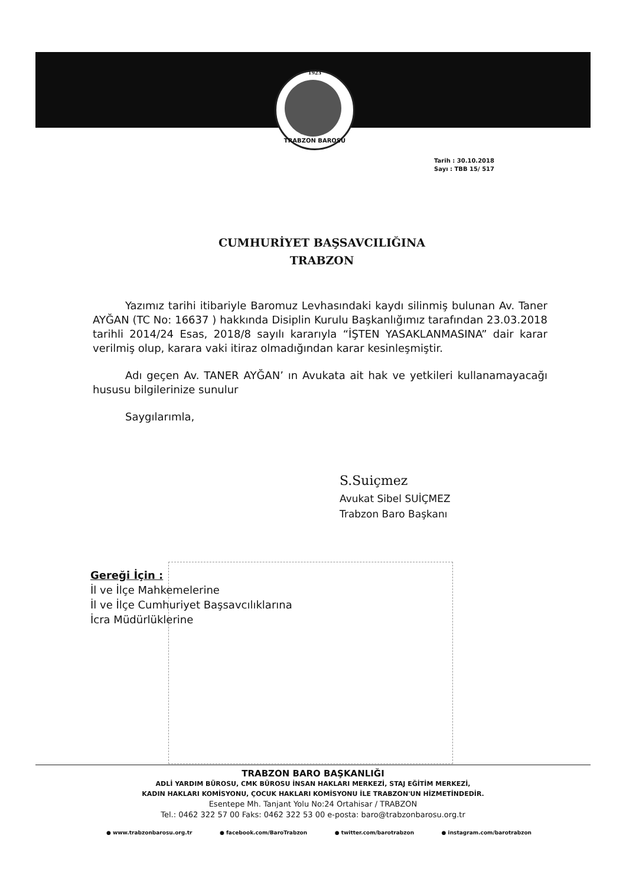1923
TRABZON BAROSU
Tarih : 30.10.2018
Sayı : TBB 15/ 517
CUMHURİYET BAŞSAVCILIĞINA
TRABZON
Yazımız tarihi itibariyle Baromuz Levhasındaki kaydı silinmiş bulunan Av. Taner AYĞAN (TC No: 16637 ) hakkında Disiplin Kurulu Başkanlığımız tarafından 23.03.2018 tarihli 2014/24 Esas, 2018/8 sayılı kararıyla “İŞTEN YASAKLANMASINA” dair karar verilmiş olup, karara vaki itiraz olmadığından karar kesinleşmiştir.
Adı geçen Av. TANER AYĞAN’ ın Avukata ait hak ve yetkileri kullanamayacağı hususu bilgilerinize sunulur
Saygılarımla,
S.Suiçmez
Avukat Sibel SUİÇMEZ
Trabzon Baro Başkanı
Gereği İçin :
İl ve İlçe Mahkemelerine
İl ve İlçe Cumhuriyet Başsavcılıklarına
İcra Müdürlüklerine
TRABZON BARO BAŞKANLIĞI
ADLİ YARDIM BÜROSU, CMK BÜROSU İNSAN HAKLARI MERKEZİ, STAJ EĞİTİM MERKEZİ,
KADIN HAKLARI KOMİSYONU, ÇOCUK HAKLARI KOMİSYONU İLE TRABZON'UN HİZMETİNDEDİR.
Esentepe Mh. Tanjant Yolu No:24 Ortahisar / TRABZON
Tel.: 0462 322 57 00 Faks: 0462 322 53 00 e-posta: baro@trabzonbarosu.org.tr
● www.trabzonbarosu.org.tr ● facebook.com/BaroTrabzon ● twitter.com/barotrabzon ● instagram.com/barotrabzon